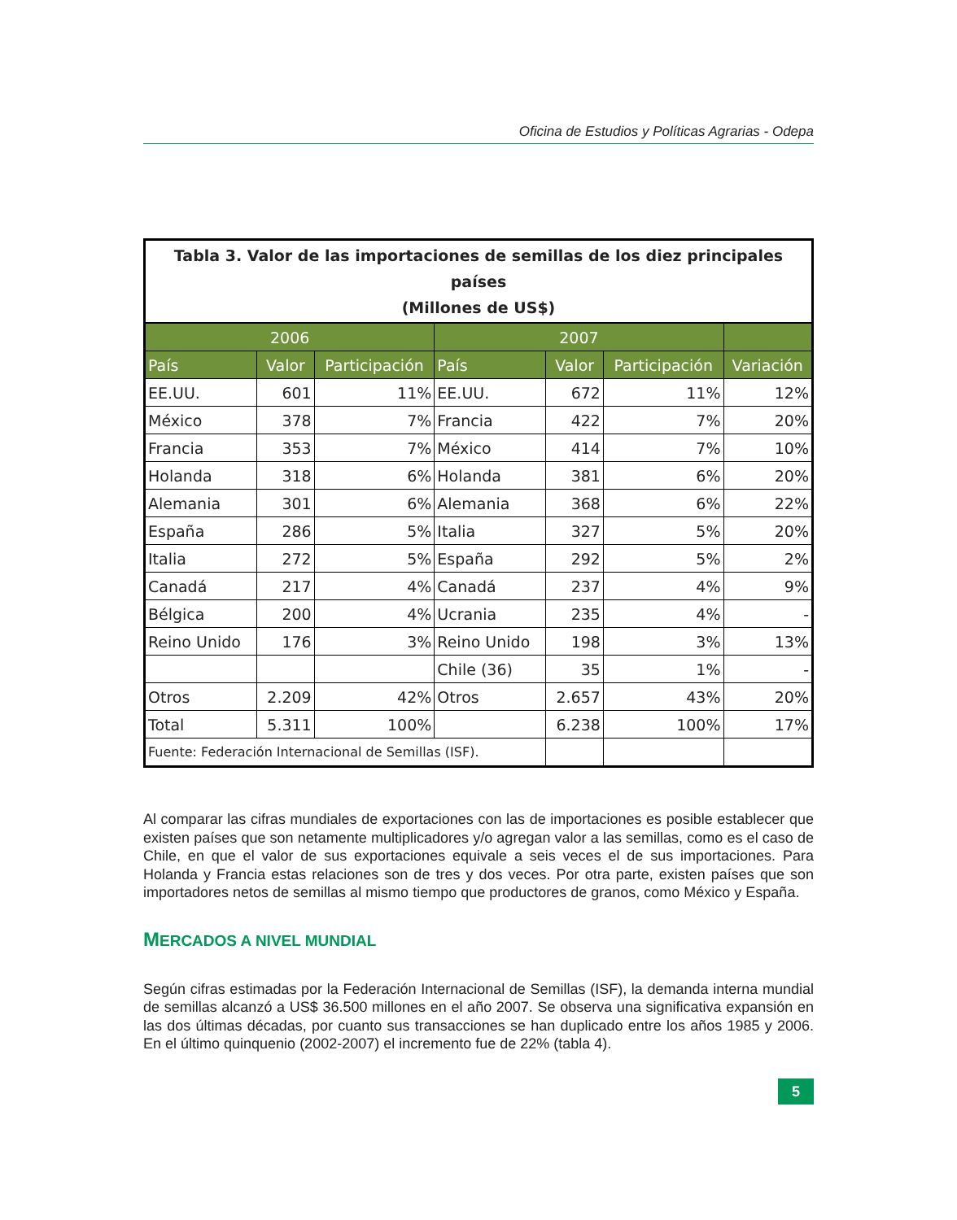Oficina de Estudios y Políticas Agrarias - Odepa
| Tabla 3. Valor de las importaciones de semillas de los diez principales países (Millones de US$) | | | | | | |
| 2006 | | | 2007 | | | |
| País | Valor | Participación | País | Valor | Participación | Variación |
| EE.UU. | 601 | 11% | EE.UU. | 672 | 11% | 12% |
| México | 378 | 7% | Francia | 422 | 7% | 20% |
| Francia | 353 | 7% | México | 414 | 7% | 10% |
| Holanda | 318 | 6% | Holanda | 381 | 6% | 20% |
| Alemania | 301 | 6% | Alemania | 368 | 6% | 22% |
| España | 286 | 5% | Italia | 327 | 5% | 20% |
| Italia | 272 | 5% | España | 292 | 5% | 2% |
| Canadá | 217 | 4% | Canadá | 237 | 4% | 9% |
| Bélgica | 200 | 4% | Ucrania | 235 | 4% | - |
| Reino Unido | 176 | 3% | Reino Unido | 198 | 3% | 13% |
| | | | Chile (36) | 35 | 1% | - |
| Otros | 2.209 | 42% | Otros | 2.657 | 43% | 20% |
| Total | 5.311 | 100% | | 6.238 | 100% | 17% |
| Fuente: Federación Internacional de Semillas (ISF). | | | | | | |
Al comparar las cifras mundiales de exportaciones con las de importaciones es posible establecer que existen países que son netamente multiplicadores y/o agregan valor a las semillas, como es el caso de Chile, en que el valor de sus exportaciones equivale a seis veces el de sus importaciones. Para Holanda y Francia estas relaciones son de tres y dos veces. Por otra parte, existen países que son importadores netos de semillas al mismo tiempo que productores de granos, como México y España.
MERCADOS A NIVEL MUNDIAL
Según cifras estimadas por la Federación Internacional de Semillas (ISF), la demanda interna mundial de semillas alcanzó a US$ 36.500 millones en el año 2007. Se observa una significativa expansión en las dos últimas décadas, por cuanto sus transacciones se han duplicado entre los años 1985 y 2006. En el último quinquenio (2002-2007) el incremento fue de 22% (tabla 4).
5